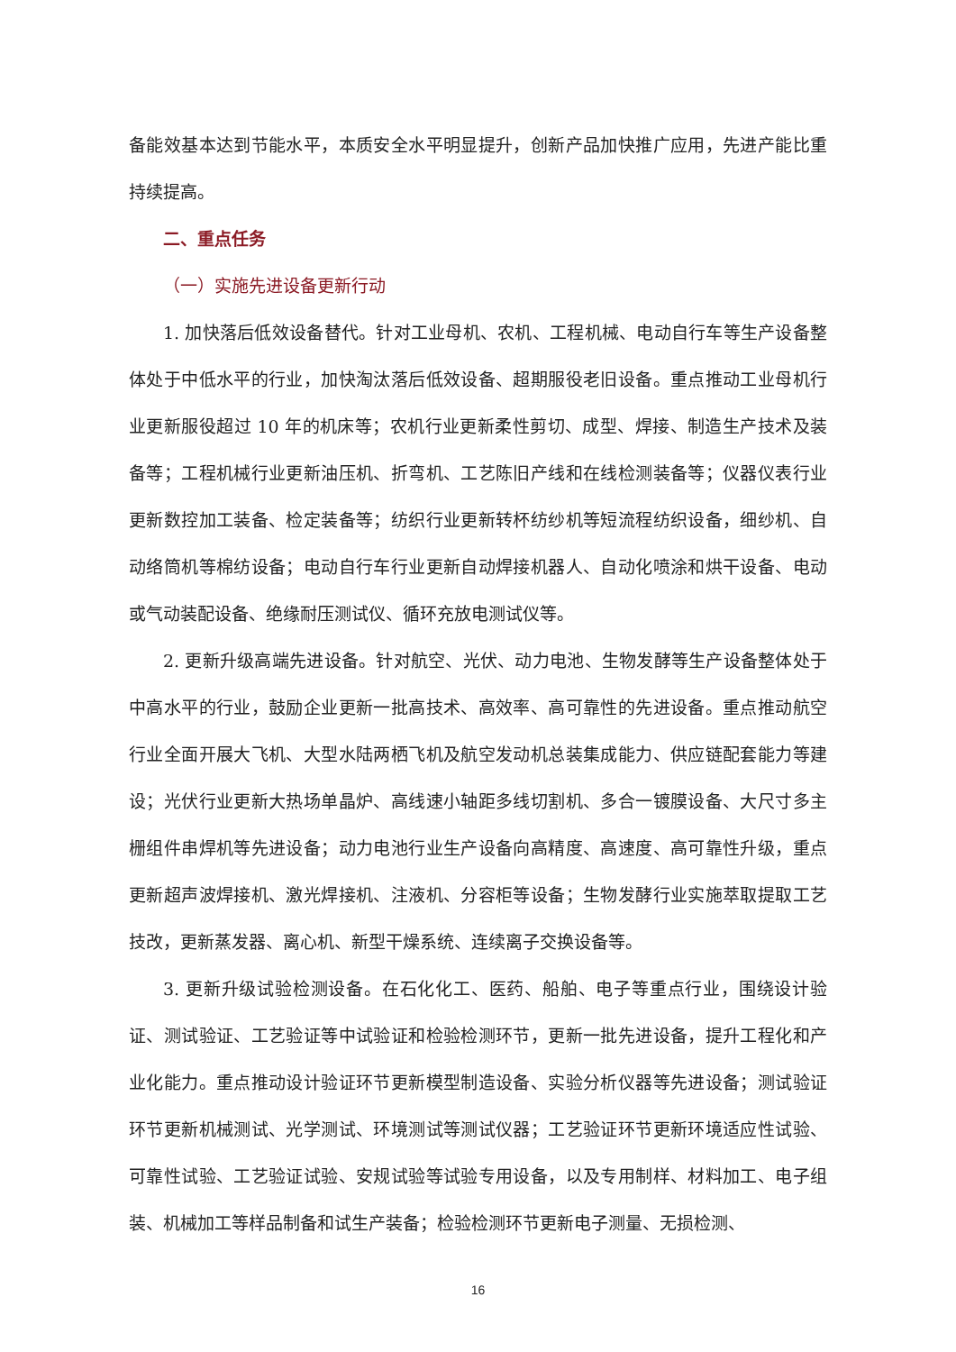备能效基本达到节能水平，本质安全水平明显提升，创新产品加快推广应用，先进产能比重持续提高。
二、重点任务
（一）实施先进设备更新行动
1. 加快落后低效设备替代。针对工业母机、农机、工程机械、电动自行车等生产设备整体处于中低水平的行业，加快淘汰落后低效设备、超期服役老旧设备。重点推动工业母机行业更新服役超过 10 年的机床等；农机行业更新柔性剪切、成型、焊接、制造生产技术及装备等；工程机械行业更新油压机、折弯机、工艺陈旧产线和在线检测装备等；仪器仪表行业更新数控加工装备、检定装备等；纺织行业更新转杯纺纱机等短流程纺织设备，细纱机、自动络筒机等棉纺设备；电动自行车行业更新自动焊接机器人、自动化喷涂和烘干设备、电动或气动装配设备、绝缘耐压测试仪、循环充放电测试仪等。
2. 更新升级高端先进设备。针对航空、光伏、动力电池、生物发酵等生产设备整体处于中高水平的行业，鼓励企业更新一批高技术、高效率、高可靠性的先进设备。重点推动航空行业全面开展大飞机、大型水陆两栖飞机及航空发动机总装集成能力、供应链配套能力等建设；光伏行业更新大热场单晶炉、高线速小轴距多线切割机、多合一镀膜设备、大尺寸多主栅组件串焊机等先进设备；动力电池行业生产设备向高精度、高速度、高可靠性升级，重点更新超声波焊接机、激光焊接机、注液机、分容柜等设备；生物发酵行业实施萃取提取工艺技改，更新蒸发器、离心机、新型干燥系统、连续离子交换设备等。
3. 更新升级试验检测设备。在石化化工、医药、船舶、电子等重点行业，围绕设计验证、测试验证、工艺验证等中试验证和检验检测环节，更新一批先进设备，提升工程化和产业化能力。重点推动设计验证环节更新模型制造设备、实验分析仪器等先进设备；测试验证环节更新机械测试、光学测试、环境测试等测试仪器；工艺验证环节更新环境适应性试验、可靠性试验、工艺验证试验、安规试验等试验专用设备，以及专用制样、材料加工、电子组装、机械加工等样品制备和试生产装备；检验检测环节更新电子测量、无损检测、
16